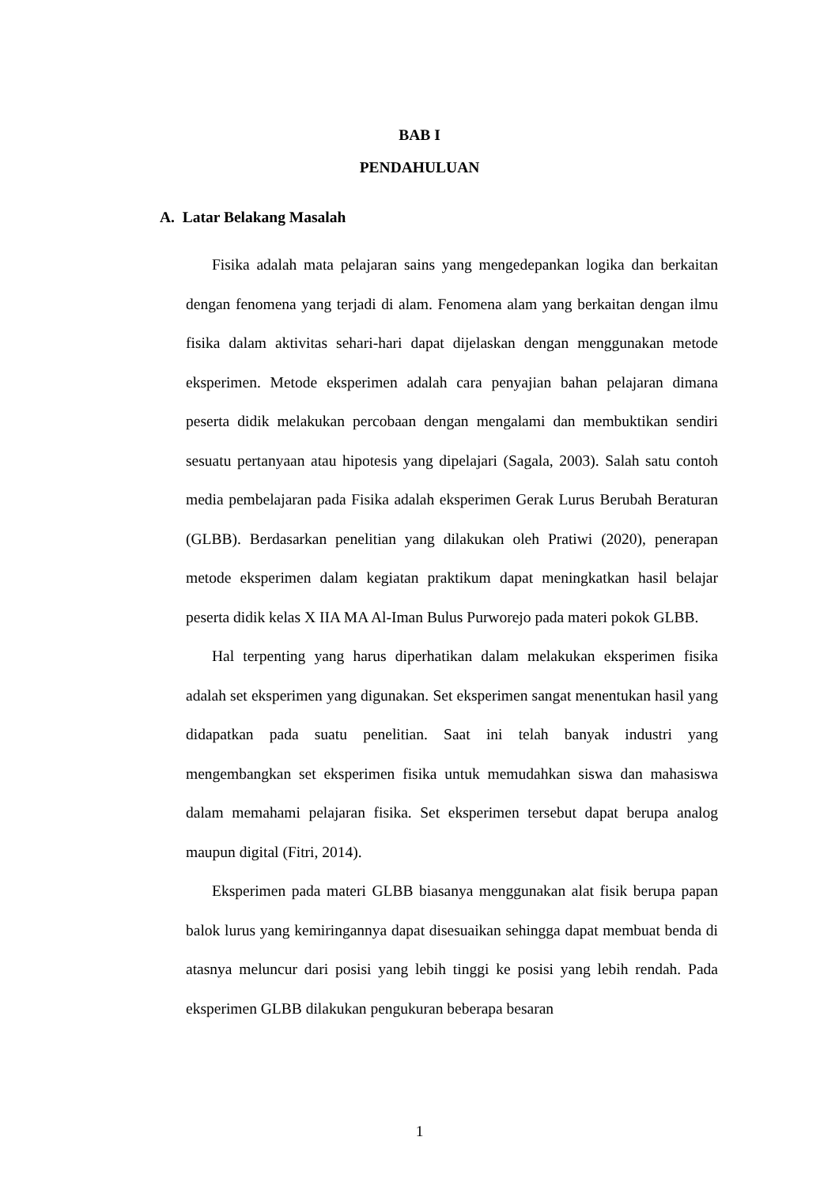BAB I
PENDAHULUAN
A. Latar Belakang Masalah
Fisika adalah mata pelajaran sains yang mengedepankan logika dan berkaitan dengan fenomena yang terjadi di alam. Fenomena alam yang berkaitan dengan ilmu fisika dalam aktivitas sehari-hari dapat dijelaskan dengan menggunakan metode eksperimen. Metode eksperimen adalah cara penyajian bahan pelajaran dimana peserta didik melakukan percobaan dengan mengalami dan membuktikan sendiri sesuatu pertanyaan atau hipotesis yang dipelajari (Sagala, 2003). Salah satu contoh media pembelajaran pada Fisika adalah eksperimen Gerak Lurus Berubah Beraturan (GLBB). Berdasarkan penelitian yang dilakukan oleh Pratiwi (2020), penerapan metode eksperimen dalam kegiatan praktikum dapat meningkatkan hasil belajar peserta didik kelas X IIA MA Al-Iman Bulus Purworejo pada materi pokok GLBB.
Hal terpenting yang harus diperhatikan dalam melakukan eksperimen fisika adalah set eksperimen yang digunakan. Set eksperimen sangat menentukan hasil yang didapatkan pada suatu penelitian. Saat ini telah banyak industri yang mengembangkan set eksperimen fisika untuk memudahkan siswa dan mahasiswa dalam memahami pelajaran fisika. Set eksperimen tersebut dapat berupa analog maupun digital (Fitri, 2014).
Eksperimen pada materi GLBB biasanya menggunakan alat fisik berupa papan balok lurus yang kemiringannya dapat disesuaikan sehingga dapat membuat benda di atasnya meluncur dari posisi yang lebih tinggi ke posisi yang lebih rendah. Pada eksperimen GLBB dilakukan pengukuran beberapa besaran
1